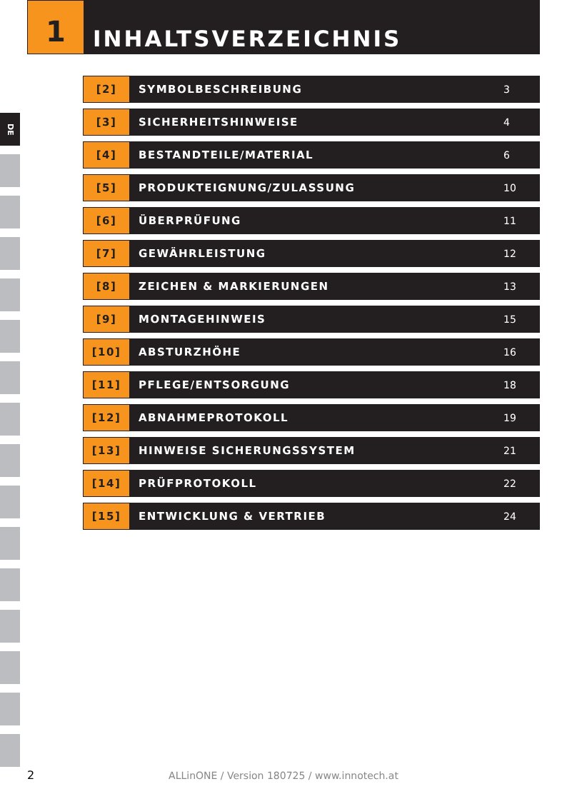1
INHALTSVERZEICHNIS
DE
| [2] | SYMBOLBESCHREIBUNG | 3 |
| [3] | SICHERHEITSHINWEISE | 4 |
| [4] | BESTANDTEILE/MATERIAL | 6 |
| [5] | PRODUKTEIGNUNG/ZULASSUNG | 10 |
| [6] | ÜBERPRÜFUNG | 11 |
| [7] | GEWÄHRLEISTUNG | 12 |
| [8] | ZEICHEN & MARKIERUNGEN | 13 |
| [9] | MONTAGEHINWEIS | 15 |
| [10] | ABSTURZHÖHE | 16 |
| [11] | PFLEGE/ENTSORGUNG | 18 |
| [12] | ABNAHMEPROTOKOLL | 19 |
| [13] | HINWEISE SICHERUNGSSYSTEM | 21 |
| [14] | PRÜFPROTOKOLL | 22 |
| [15] | ENTWICKLUNG & VERTRIEB | 24 |
2
ALLinONE / Version 180725 / www.innotech.at